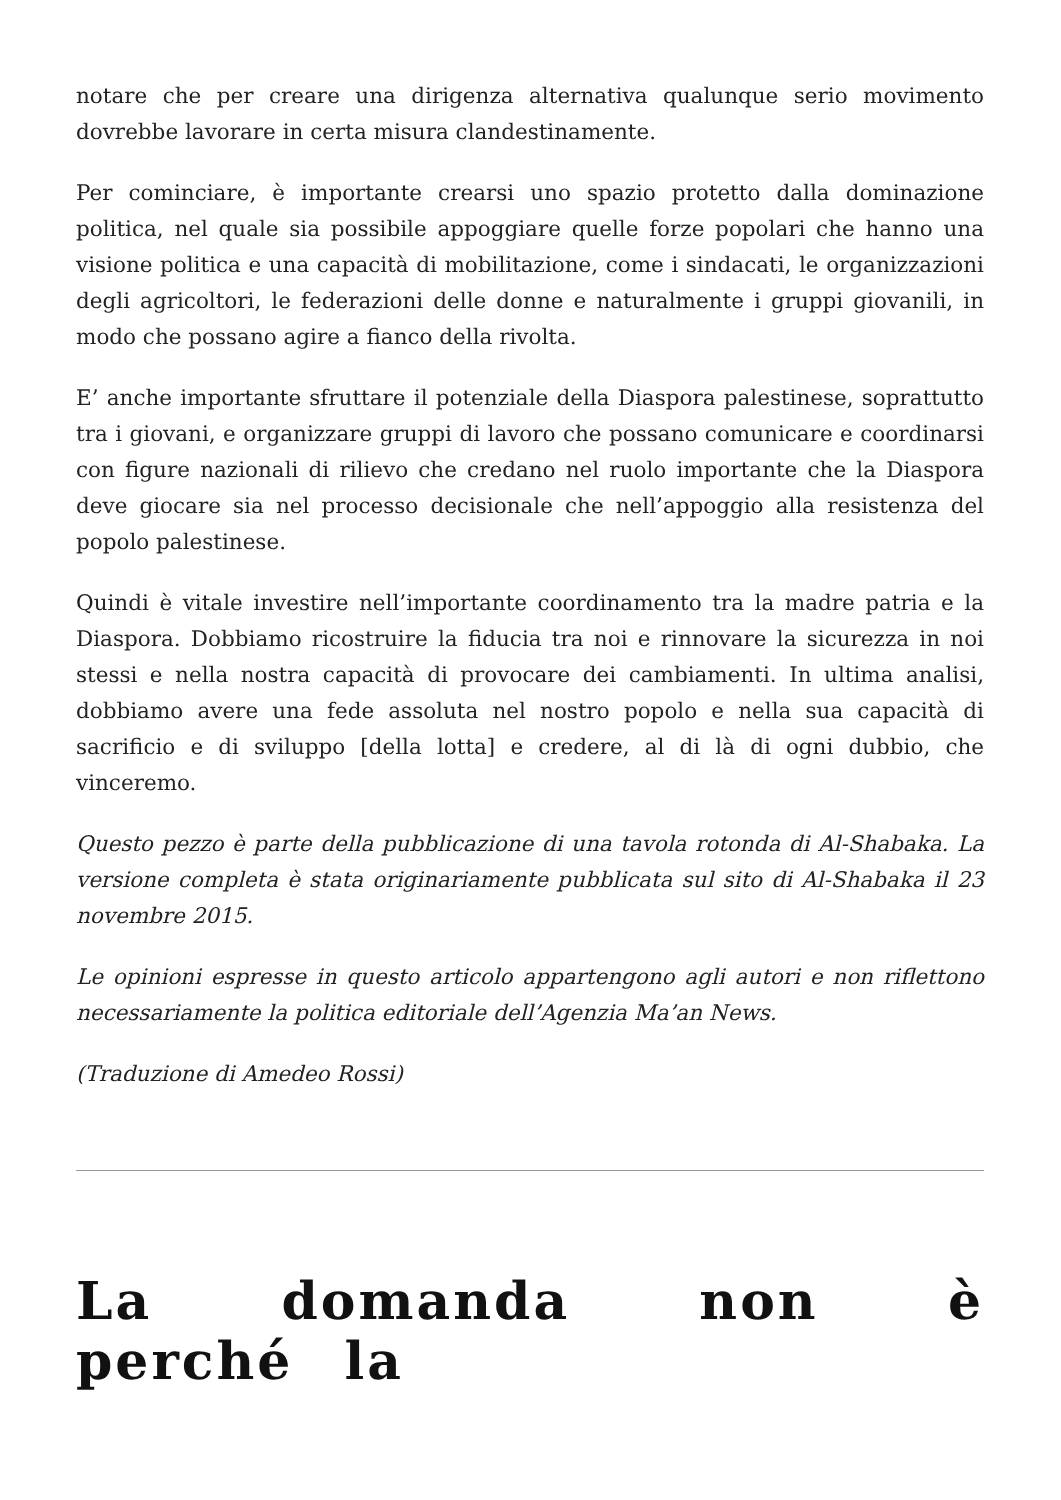notare che per creare una dirigenza alternativa qualunque serio movimento dovrebbe lavorare in certa misura clandestinamente.
Per cominciare, è importante crearsi uno spazio protetto dalla dominazione politica, nel quale sia possibile appoggiare quelle forze popolari che hanno una visione politica e una capacità di mobilitazione, come i sindacati, le organizzazioni degli agricoltori, le federazioni delle donne e naturalmente i gruppi giovanili, in modo che possano agire a fianco della rivolta.
E’ anche importante sfruttare il potenziale della Diaspora palestinese, soprattutto tra i giovani, e organizzare gruppi di lavoro che possano comunicare e coordinarsi con figure nazionali di rilievo che credano nel ruolo importante che la Diaspora deve giocare sia nel processo decisionale che nell’appoggio alla resistenza del popolo palestinese.
Quindi è vitale investire nell’importante coordinamento tra la madre patria e la Diaspora. Dobbiamo ricostruire la fiducia tra noi e rinnovare la sicurezza in noi stessi e nella nostra capacità di provocare dei cambiamenti. In ultima analisi, dobbiamo avere una fede assoluta nel nostro popolo e nella sua capacità di sacrificio e di sviluppo [della lotta] e credere, al di là di ogni dubbio, che vinceremo.
Questo pezzo è parte della pubblicazione di una tavola rotonda di Al-Shabaka. La versione completa è stata originariamente pubblicata sul sito di Al-Shabaka il 23 novembre 2015.
Le opinioni espresse in questo articolo appartengono agli autori e non riflettono necessariamente la politica editoriale dell’Agenzia Ma’an News.
(Traduzione di Amedeo Rossi)
La domanda non è perché la